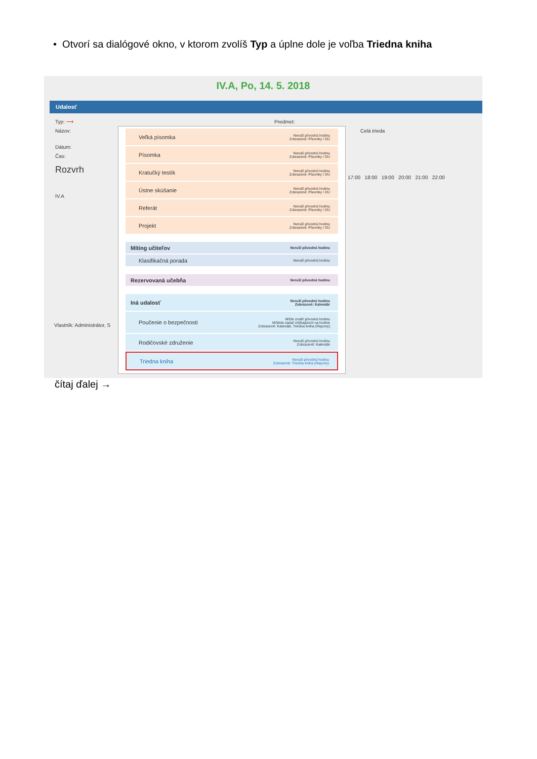• Otvorí sa dialógové okno, v ktorom zvolíš Typ a úplne dole je voľba Triedna kniha
IV.A, Po, 14. 5. 2018
Udalosť
Typ: ⟶
Názov:
Dátum:
Čas:
Rozvrh
IV.A
Vlastník: Administrátor, S
Predmet:
Celá trieda
17:00 18:00 19:00 20:00 21:00 22:00
Veľká písomka Neruší pôvodnú hodinu
Zobrazené: Písomky / DÚ
Písomka Neruší pôvodnú hodinu
Zobrazené: Písomky / DÚ
Kratučký testík Neruší pôvodnú hodinu
Zobrazené: Písomky / DÚ
Ústne skúšanie Neruší pôvodnú hodinu
Zobrazené: Písomky / DÚ
Referát Neruší pôvodnú hodinu
Zobrazené: Písomky / DÚ
Projekt Neruší pôvodnú hodinu
Zobrazené: Písomky / DÚ
Míting učiteľov Neruší pôvodnú hodinu
Klasifikačná porada Neruší pôvodnú hodinu
Rezervovaná učebňa Neruší pôvodnú hodinu
Iná udalosť Neruší pôvodnú hodinu
Zobrazené: Kalendár
Poučenie o bezpečnosti Môže zrušiť pôvodnú hodinu
Môžete zadať chýbajúcich na hodine
Zobrazené: Kalendár, Triedna kniha (Reporty)
Rodičovské združenie Neruší pôvodnú hodinu
Zobrazené: Kalendár
Triedna kniha Neruší pôvodnú hodinu
Zobrazené: Triedna kniha (Reporty)
čítaj ďalej →